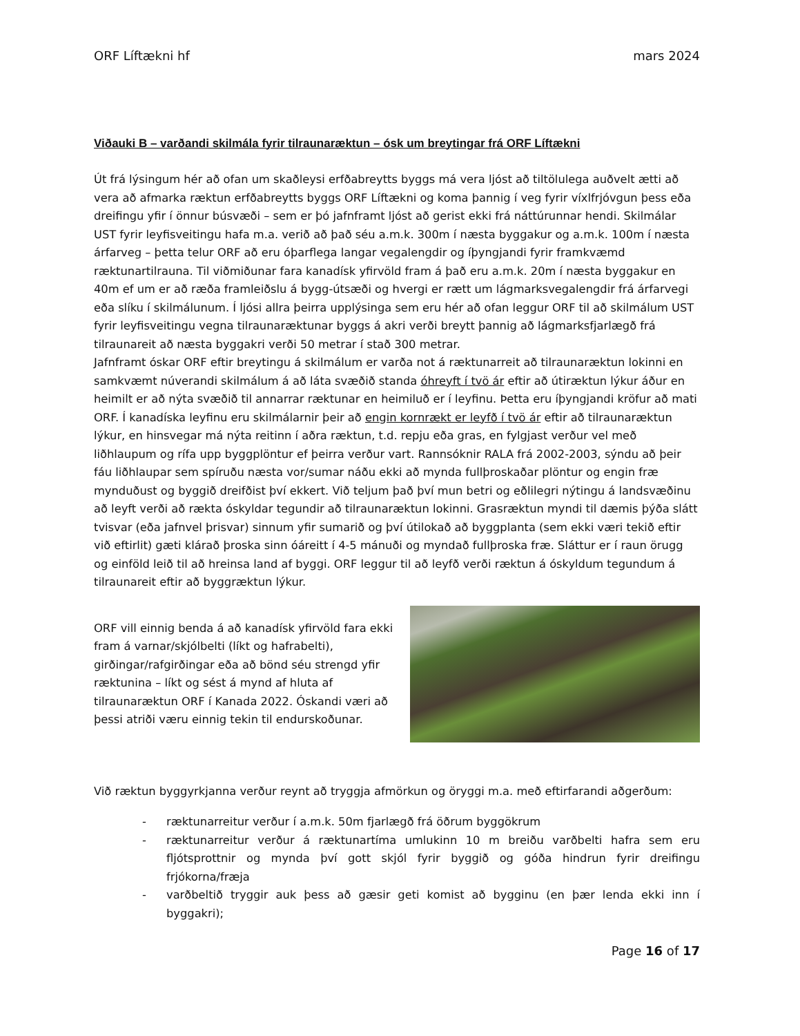ORF Líftækni hf mars 2024
Viðauki B – varðandi skilmála fyrir tilraunaræktun – ósk um breytingar frá ORF Líftækni
Út frá lýsingum hér að ofan um skaðleysi erfðabreytts byggs má vera ljóst að tiltölulega auðvelt ætti að vera að afmarka ræktun erfðabreytts byggs ORF Líftækni og koma þannig í veg fyrir víxlfrjóvgun þess eða dreifingu yfir í önnur búsvæði – sem er þó jafnframt ljóst að gerist ekki frá náttúrunnar hendi. Skilmálar UST fyrir leyfisveitingu hafa m.a. verið að það séu a.m.k. 300m í næsta byggakur og a.m.k. 100m í næsta árfarveg – þetta telur ORF að eru óþarflega langar vegalengdir og íþyngjandi fyrir framkvæmd ræktunartilrauna. Til viðmiðunar fara kanadísk yfirvöld fram á það eru a.m.k. 20m í næsta byggakur en 40m ef um er að ræða framleiðslu á bygg-útsæði og hvergi er rætt um lágmarksvegalengdir frá árfarvegi eða slíku í skilmálunum. Í ljósi allra þeirra upplýsinga sem eru hér að ofan leggur ORF til að skilmálum UST fyrir leyfisveitingu vegna tilraunaræktunar byggs á akri verði breytt þannig að lágmarksfjarlægð frá tilraunareit að næsta byggakri verði 50 metrar í stað 300 metrar.
Jafnframt óskar ORF eftir breytingu á skilmálum er varða not á ræktunarreit að tilraunaræktun lokinni en samkvæmt núverandi skilmálum á að láta svæðið standa óhreyft í tvö ár eftir að útiræktun lýkur áður en heimilt er að nýta svæðið til annarrar ræktunar en heimiluð er í leyfinu. Þetta eru íþyngjandi kröfur að mati ORF. Í kanadíska leyfinu eru skilmálarnir þeir að engin kornrækt er leyfð í tvö ár eftir að tilraunaræktun lýkur, en hinsvegar má nýta reitinn í aðra ræktun, t.d. repju eða gras, en fylgjast verður vel með liðhlaupum og rífa upp byggplöntur ef þeirra verður vart. Rannsóknir RALA frá 2002-2003, sýndu að þeir fáu liðhlaupar sem spíruðu næsta vor/sumar náðu ekki að mynda fullþroskaðar plöntur og engin fræ mynduðust og byggið dreifðist því ekkert. Við teljum það því mun betri og eðlilegri nýtingu á landsvæðinu að leyft verði að rækta óskyldar tegundir að tilraunaræktun lokinni. Grasræktun myndi til dæmis þýða slátt tvisvar (eða jafnvel þrisvar) sinnum yfir sumarið og því útilokað að byggplanta (sem ekki væri tekið eftir við eftirlit) gæti klárað þroska sinn óáreitt í 4-5 mánuði og myndað fullþroska fræ. Sláttur er í raun örugg og einföld leið til að hreinsa land af byggi. ORF leggur til að leyfð verði ræktun á óskyldum tegundum á tilraunareit eftir að byggræktun lýkur.
ORF vill einnig benda á að kanadísk yfirvöld fara ekki fram á varnar/skjólbelti (líkt og hafrabelti), girðingar/rafgirðingar eða að bönd séu strengd yfir ræktunina – líkt og sést á mynd af hluta af tilraunaræktun ORF í Kanada 2022. Óskandi væri að þessi atriði væru einnig tekin til endurskoðunar.
Við ræktun byggyrkjanna verður reynt að tryggja afmörkun og öryggi m.a. með eftirfarandi aðgerðum:
- ræktunarreitur verður í a.m.k. 50m fjarlægð frá öðrum byggökrum
- ræktunarreitur verður á ræktunartíma umlukinn 10 m breiðu varðbelti hafra sem eru fljótsprottnir og mynda því gott skjól fyrir byggið og góða hindrun fyrir dreifingu frjókorna/fræja
- varðbeltið tryggir auk þess að gæsir geti komist að bygginu (en þær lenda ekki inn í byggakri);
Page 16 of 17